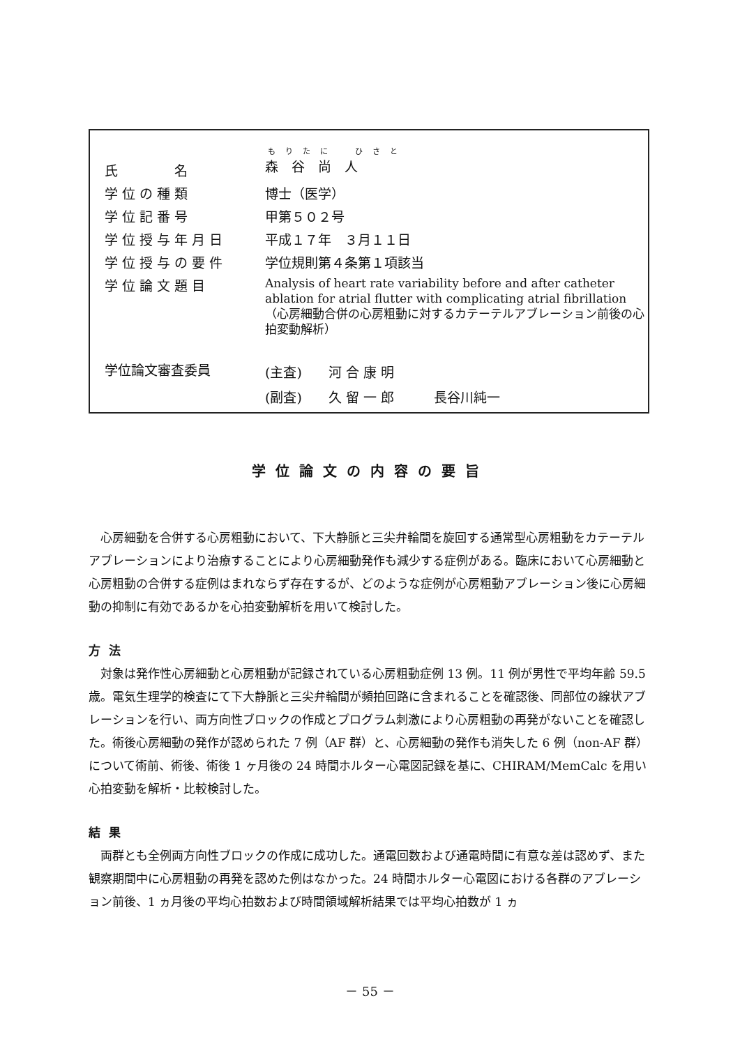| 氏 名 | もりたに ひさと 森 谷 尚 人 |
| 学位の種類 | 博士（医学） |
| 学位記番号 | 甲第５０２号 |
| 学位授与年月日 | 平成１７年 ３月１１日 |
| 学位授与の要件 | 学位規則第４条第１項該当 |
| 学位論文題目 | Analysis of heart rate variability before and after catheter ablation for atrial flutter with complicating atrial fibrillation （心房細動合併の心房粗動に対するカテーテルアブレーション前後の心拍変動解析） |
| 学位論文審査委員 | (主査) 河 合 康 明 (副査) 久 留 一 郎 長谷川純一 |
学位論文の内容の要旨
心房細動を合併する心房粗動において、下大静脈と三尖弁輪間を旋回する通常型心房粗動をカテーテルアブレーションにより治療することにより心房細動発作も減少する症例がある。臨床において心房細動と心房粗動の合併する症例はまれならず存在するが、どのような症例が心房粗動アブレーション後に心房細動の抑制に有効であるかを心拍変動解析を用いて検討した。
方法
対象は発作性心房細動と心房粗動が記録されている心房粗動症例 13 例。11 例が男性で平均年齢 59.5 歳。電気生理学的検査にて下大静脈と三尖弁輪間が頻拍回路に含まれることを確認後、同部位の線状アブレーションを行い、両方向性ブロックの作成とプログラム刺激により心房粗動の再発がないことを確認した。術後心房細動の発作が認められた 7 例（AF 群）と、心房細動の発作も消失した 6 例（non-AF 群）について術前、術後、術後 1 ヶ月後の 24 時間ホルター心電図記録を基に、CHIRAM/MemCalc を用い心拍変動を解析・比較検討した。
結果
両群とも全例両方向性ブロックの作成に成功した。通電回数および通電時間に有意な差は認めず、また観察期間中に心房粗動の再発を認めた例はなかった。24 時間ホルター心電図における各群のアブレーション前後、1 ヵ月後の平均心拍数および時間領域解析結果では平均心拍数が 1 ヵ
－ 55 －